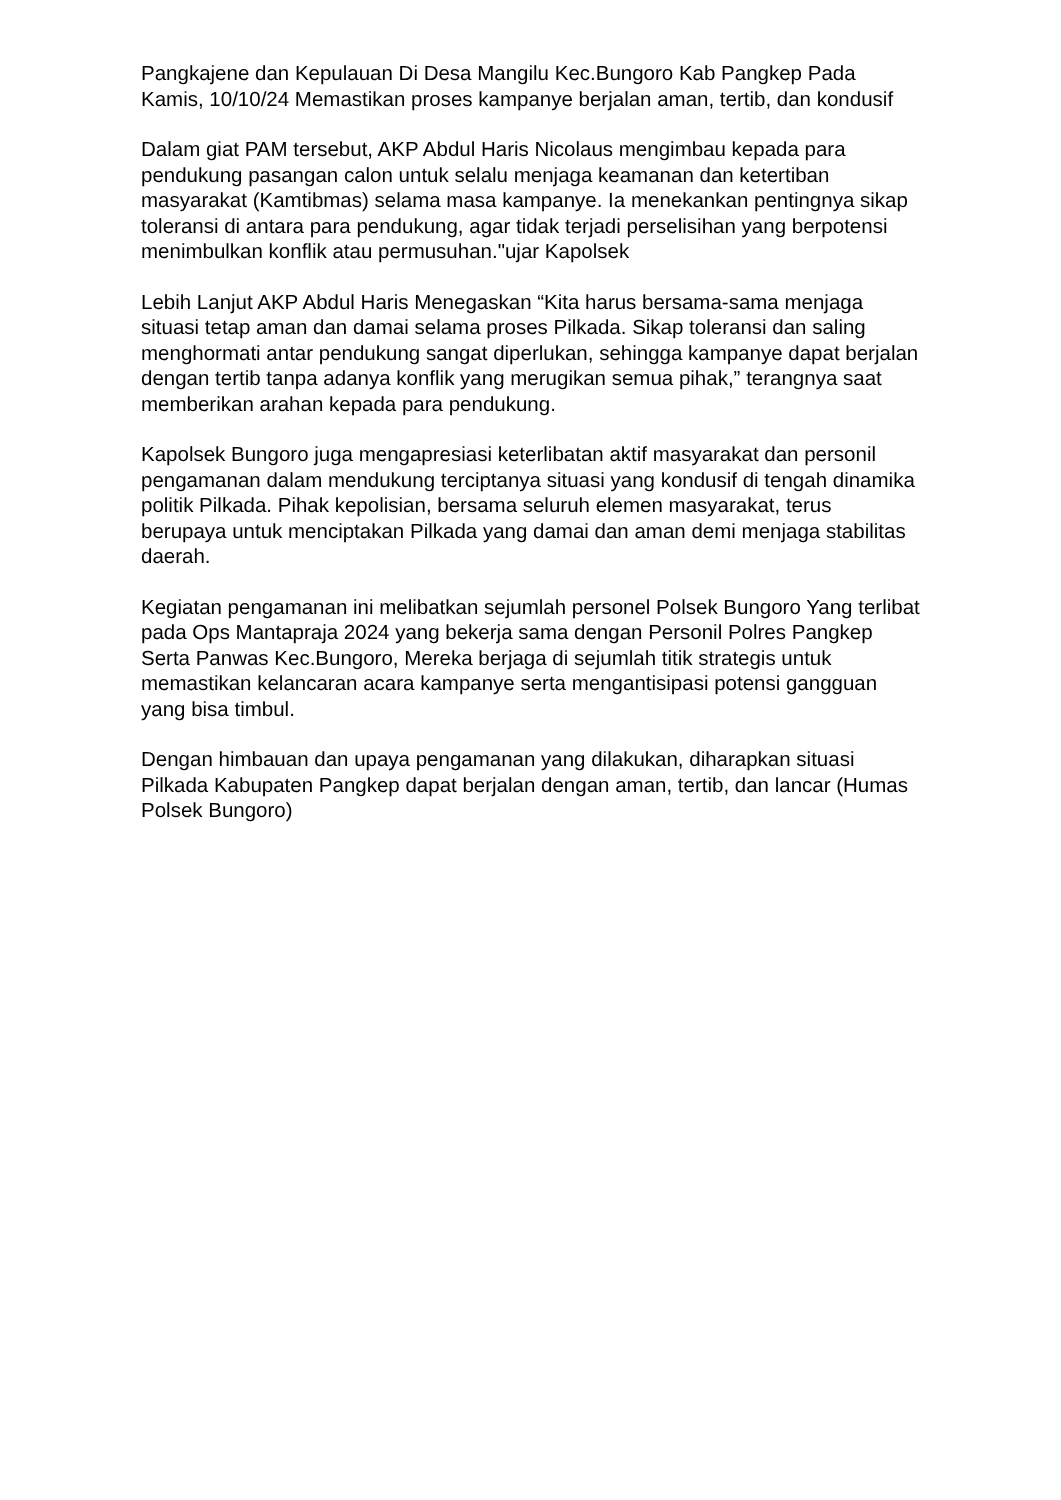Pangkajene dan Kepulauan Di Desa Mangilu Kec.Bungoro Kab Pangkep Pada Kamis, 10/10/24 Memastikan proses kampanye berjalan aman, tertib, dan kondusif
Dalam giat PAM tersebut, AKP Abdul Haris Nicolaus mengimbau kepada para pendukung pasangan calon untuk selalu menjaga keamanan dan ketertiban masyarakat (Kamtibmas) selama masa kampanye. Ia menekankan pentingnya sikap toleransi di antara para pendukung, agar tidak terjadi perselisihan yang berpotensi menimbulkan konflik atau permusuhan."ujar Kapolsek
Lebih Lanjut AKP Abdul Haris Menegaskan “Kita harus bersama-sama menjaga situasi tetap aman dan damai selama proses Pilkada. Sikap toleransi dan saling menghormati antar pendukung sangat diperlukan, sehingga kampanye dapat berjalan dengan tertib tanpa adanya konflik yang merugikan semua pihak,” terangnya saat memberikan arahan kepada para pendukung.
Kapolsek Bungoro juga mengapresiasi keterlibatan aktif masyarakat dan personil pengamanan dalam mendukung terciptanya situasi yang kondusif di tengah dinamika politik Pilkada. Pihak kepolisian, bersama seluruh elemen masyarakat, terus berupaya untuk menciptakan Pilkada yang damai dan aman demi menjaga stabilitas daerah.
Kegiatan pengamanan ini melibatkan sejumlah personel Polsek Bungoro Yang terlibat pada Ops Mantapraja 2024 yang bekerja sama dengan Personil Polres Pangkep Serta Panwas Kec.Bungoro, Mereka berjaga di sejumlah titik strategis untuk memastikan kelancaran acara kampanye serta mengantisipasi potensi gangguan yang bisa timbul.
Dengan himbauan dan upaya pengamanan yang dilakukan, diharapkan situasi Pilkada Kabupaten Pangkep dapat berjalan dengan aman, tertib, dan lancar (Humas Polsek Bungoro)